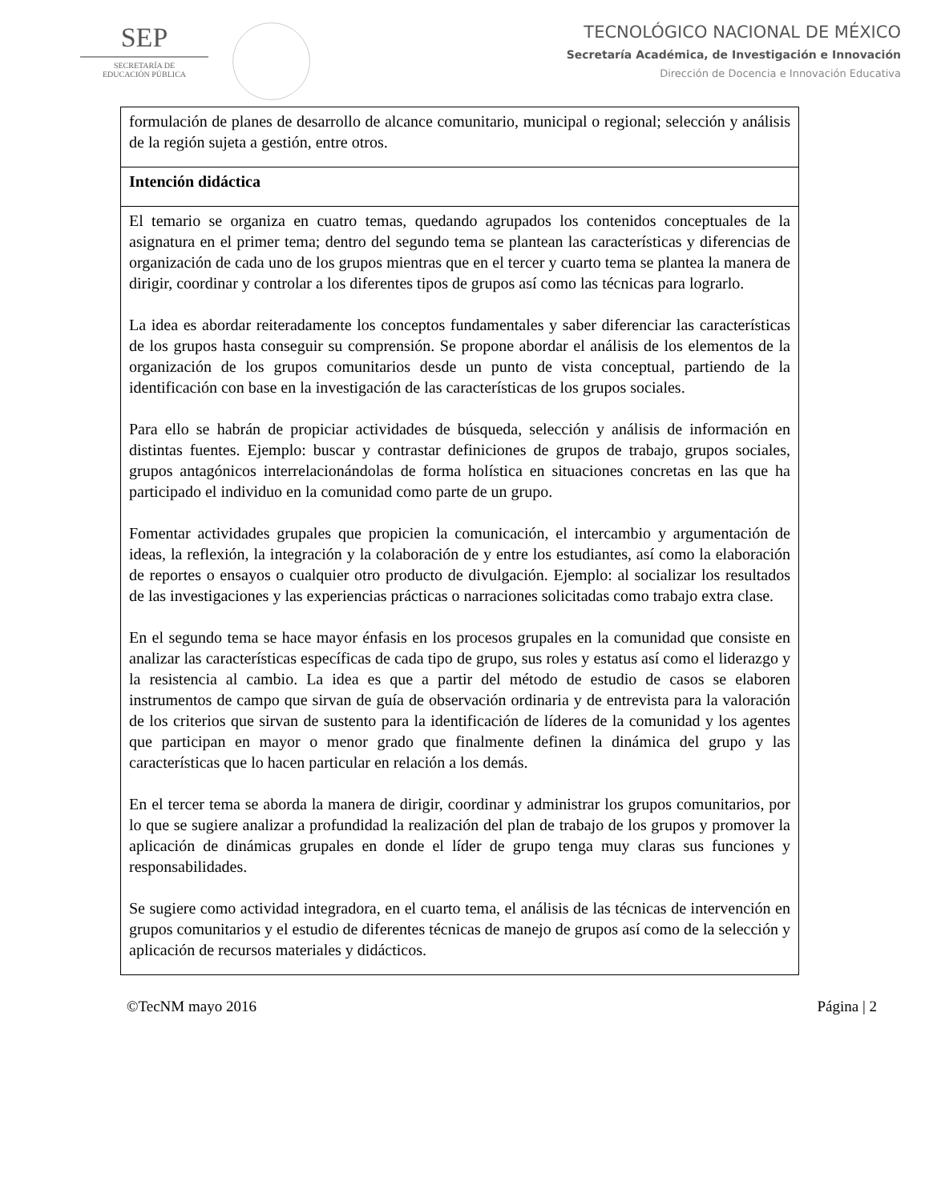SEP
SECRETARÍA DE
EDUCACIÓN PÚBLICA
TECNOLÓGICO NACIONAL DE MÉXICO
Secretaría Académica, de Investigación e Innovación
Dirección de Docencia e Innovación Educativa
| formulación de planes de desarrollo de alcance comunitario, municipal o regional; selección y análisis de la región sujeta a gestión, entre otros. |
| Intención didáctica |
| El temario se organiza en cuatro temas, quedando agrupados los contenidos conceptuales de la asignatura en el primer tema; dentro del segundo tema se plantean las características y diferencias de organización de cada uno de los grupos mientras que en el tercer y cuarto tema se plantea la manera de dirigir, coordinar y controlar a los diferentes tipos de grupos así como las técnicas para lograrlo. La idea es abordar reiteradamente los conceptos fundamentales y saber diferenciar las características de los grupos hasta conseguir su comprensión. Se propone abordar el análisis de los elementos de la organización de los grupos comunitarios desde un punto de vista conceptual, partiendo de la identificación con base en la investigación de las características de los grupos sociales. Para ello se habrán de propiciar actividades de búsqueda, selección y análisis de información en distintas fuentes. Ejemplo: buscar y contrastar definiciones de grupos de trabajo, grupos sociales, grupos antagónicos interrelacionándolas de forma holística en situaciones concretas en las que ha participado el individuo en la comunidad como parte de un grupo. Fomentar actividades grupales que propicien la comunicación, el intercambio y argumentación de ideas, la reflexión, la integración y la colaboración de y entre los estudiantes, así como la elaboración de reportes o ensayos o cualquier otro producto de divulgación. Ejemplo: al socializar los resultados de las investigaciones y las experiencias prácticas o narraciones solicitadas como trabajo extra clase. En el segundo tema se hace mayor énfasis en los procesos grupales en la comunidad que consiste en analizar las características específicas de cada tipo de grupo, sus roles y estatus así como el liderazgo y la resistencia al cambio. La idea es que a partir del método de estudio de casos se elaboren instrumentos de campo que sirvan de guía de observación ordinaria y de entrevista para la valoración de los criterios que sirvan de sustento para la identificación de líderes de la comunidad y los agentes que participan en mayor o menor grado que finalmente definen la dinámica del grupo y las características que lo hacen particular en relación a los demás. En el tercer tema se aborda la manera de dirigir, coordinar y administrar los grupos comunitarios, por lo que se sugiere analizar a profundidad la realización del plan de trabajo de los grupos y promover la aplicación de dinámicas grupales en donde el líder de grupo tenga muy claras sus funciones y responsabilidades. Se sugiere como actividad integradora, en el cuarto tema, el análisis de las técnicas de intervención en grupos comunitarios y el estudio de diferentes técnicas de manejo de grupos así como de la selección y aplicación de recursos materiales y didácticos. |
©TecNM mayo 2016 Página | 2